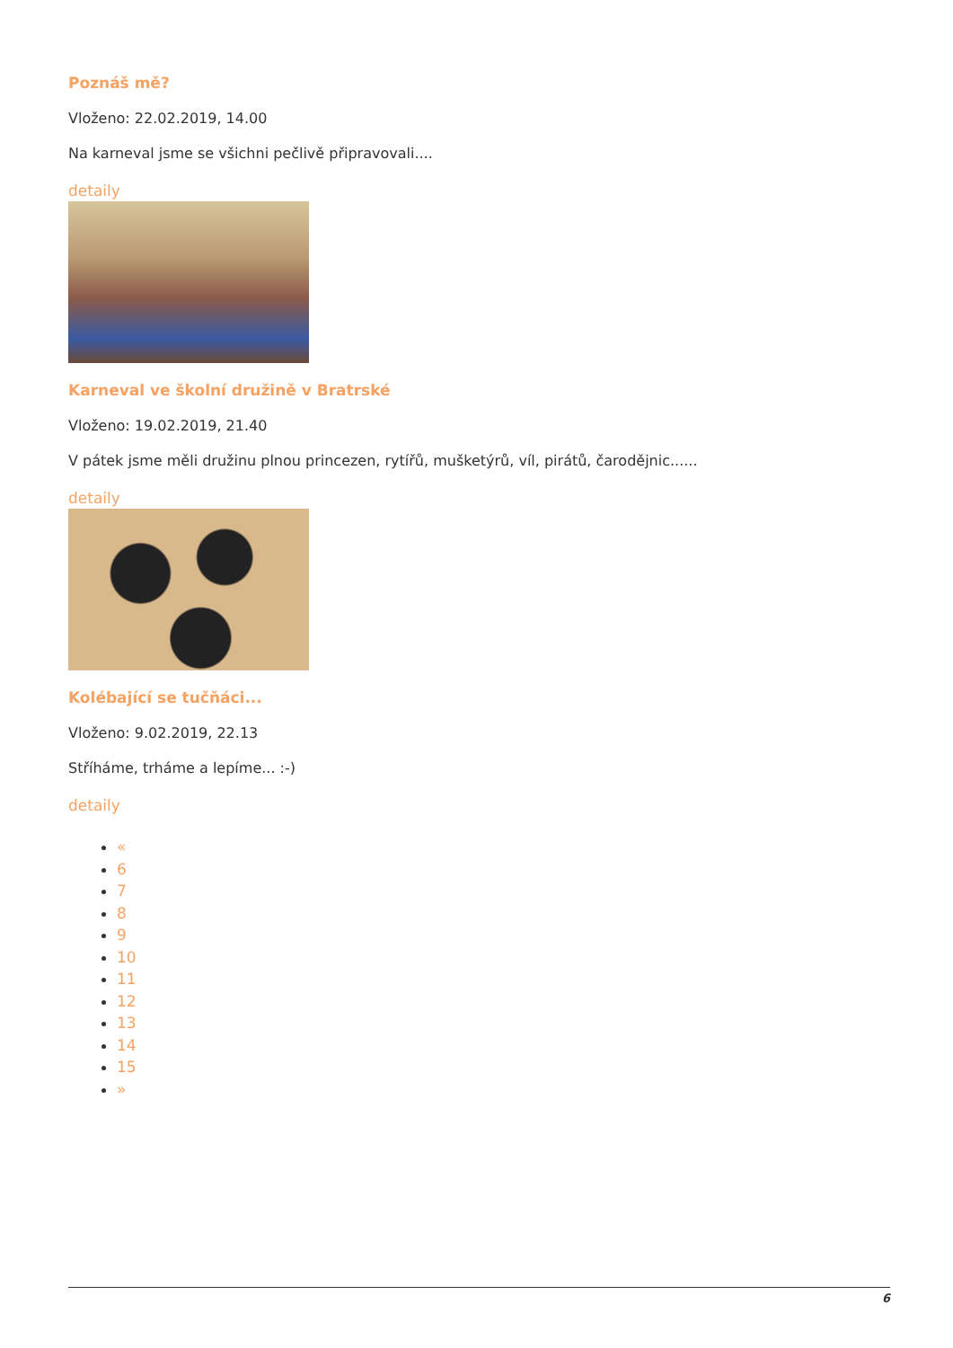Poznáš mě?
Vloženo: 22.02.2019, 14.00
Na karneval jsme se všichni pečlivě připravovali....
detaily
Karneval ve školní družině v Bratrské
Vloženo: 19.02.2019, 21.40
V pátek jsme měli družinu plnou princezen, rytířů, mušketýrů, víl, pirátů, čarodějnic......
detaily
Kolébající se tučňáci...
Vloženo: 9.02.2019, 22.13
Stříháme, trháme a lepíme... :-)
detaily
«
6
7
8
9
10
11
12
13
14
15
»
6